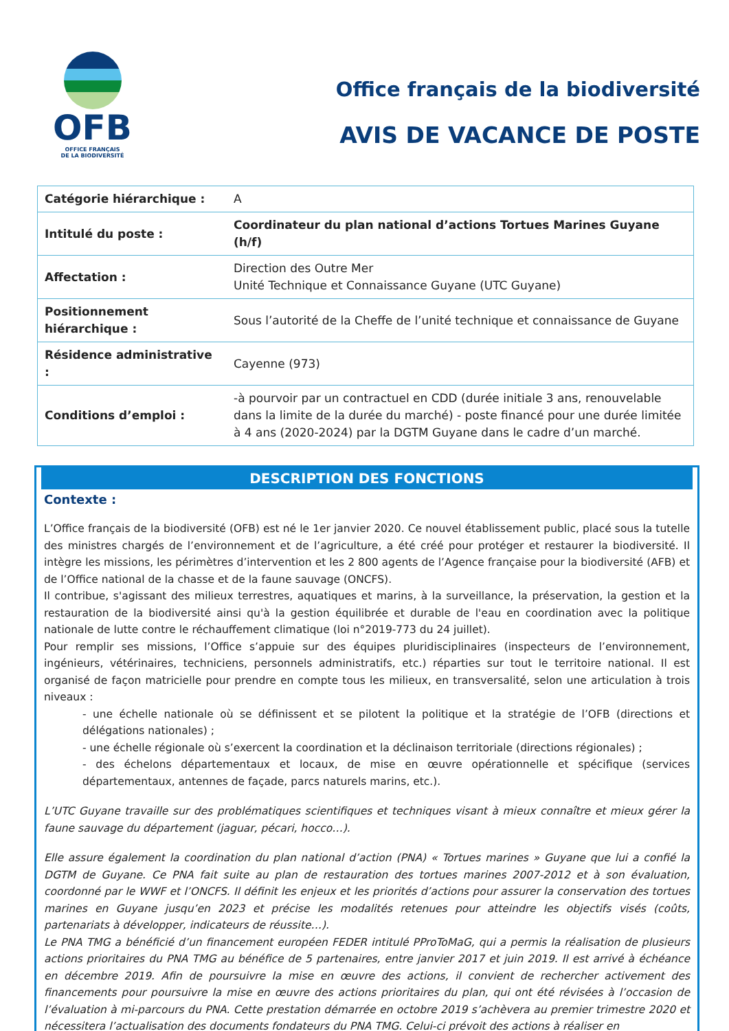OFB
OFFICE FRANÇAIS
DE LA BIODIVERSITÉ
Office français de la biodiversité
AVIS DE VACANCE DE POSTE
| Catégorie hiérarchique : | A |
| Intitulé du poste : | Coordinateur du plan national d’actions Tortues Marines Guyane (h/f) |
| Affectation : | Direction des Outre Mer Unité Technique et Connaissance Guyane (UTC Guyane) |
| Positionnement hiérarchique : | Sous l’autorité de la Cheffe de l’unité technique et connaissance de Guyane |
| Résidence administrative : | Cayenne (973) |
| Conditions d’emploi : | -à pourvoir par un contractuel en CDD (durée initiale 3 ans, renouvelable dans la limite de la durée du marché) - poste financé pour une durée limitée à 4 ans (2020-2024) par la DGTM Guyane dans le cadre d’un marché. |
DESCRIPTION DES FONCTIONS
Contexte :
L’Office français de la biodiversité (OFB) est né le 1er janvier 2020. Ce nouvel établissement public, placé sous la tutelle des ministres chargés de l’environnement et de l’agriculture, a été créé pour protéger et restaurer la biodiversité. Il intègre les missions, les périmètres d’intervention et les 2 800 agents de l’Agence française pour la biodiversité (AFB) et de l’Office national de la chasse et de la faune sauvage (ONCFS).
Il contribue, s'agissant des milieux terrestres, aquatiques et marins, à la surveillance, la préservation, la gestion et la restauration de la biodiversité ainsi qu'à la gestion équilibrée et durable de l'eau en coordination avec la politique nationale de lutte contre le réchauffement climatique (loi n°2019-773 du 24 juillet).
Pour remplir ses missions, l’Office s’appuie sur des équipes pluridisciplinaires (inspecteurs de l’environnement, ingénieurs, vétérinaires, techniciens, personnels administratifs, etc.) réparties sur tout le territoire national. Il est organisé de façon matricielle pour prendre en compte tous les milieux, en transversalité, selon une articulation à trois niveaux :
- une échelle nationale où se définissent et se pilotent la politique et la stratégie de l’OFB (directions et délégations nationales) ;
- une échelle régionale où s’exercent la coordination et la déclinaison territoriale (directions régionales) ;
- des échelons départementaux et locaux, de mise en œuvre opérationnelle et spécifique (services départementaux, antennes de façade, parcs naturels marins, etc.).
L’UTC Guyane travaille sur des problématiques scientifiques et techniques visant à mieux connaître et mieux gérer la faune sauvage du département (jaguar, pécari, hocco…).
Elle assure également la coordination du plan national d’action (PNA) « Tortues marines » Guyane que lui a confié la DGTM de Guyane. Ce PNA fait suite au plan de restauration des tortues marines 2007-2012 et à son évaluation, coordonné par le WWF et l’ONCFS. Il définit les enjeux et les priorités d’actions pour assurer la conservation des tortues marines en Guyane jusqu’en 2023 et précise les modalités retenues pour atteindre les objectifs visés (coûts, partenariats à développer, indicateurs de réussite…).
Le PNA TMG a bénéficié d’un financement européen FEDER intitulé PProToMaG, qui a permis la réalisation de plusieurs actions prioritaires du PNA TMG au bénéfice de 5 partenaires, entre janvier 2017 et juin 2019. Il est arrivé à échéance en décembre 2019. Afin de poursuivre la mise en œuvre des actions, il convient de rechercher activement des financements pour poursuivre la mise en œuvre des actions prioritaires du plan, qui ont été révisées à l’occasion de l’évaluation à mi-parcours du PNA. Cette prestation démarrée en octobre 2019 s’achèvera au premier trimestre 2020 et nécessitera l’actualisation des documents fondateurs du PNA TMG. Celui-ci prévoit des actions à réaliser en